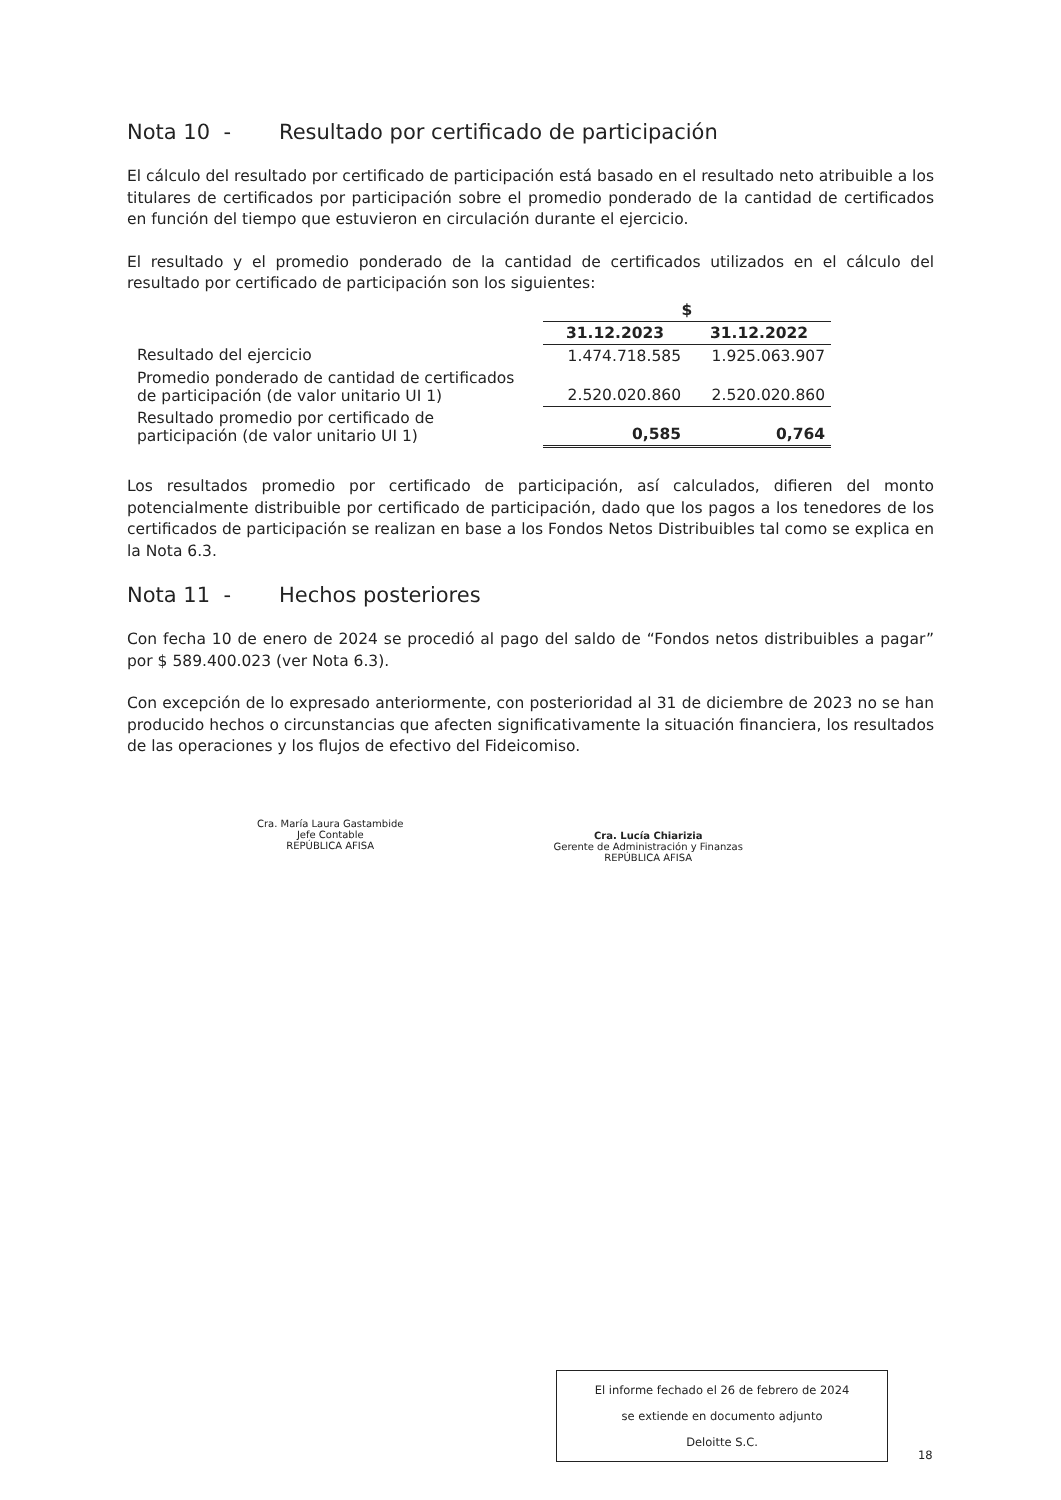Nota 10 - Resultado por certificado de participación
El cálculo del resultado por certificado de participación está basado en el resultado neto atribuible a los titulares de certificados por participación sobre el promedio ponderado de la cantidad de certificados en función del tiempo que estuvieron en circulación durante el ejercicio.
El resultado y el promedio ponderado de la cantidad de certificados utilizados en el cálculo del resultado por certificado de participación son los siguientes:
| | $ | |
| --- | --- | --- |
| | 31.12.2023 | 31.12.2022 |
| Resultado del ejercicio | 1.474.718.585 | 1.925.063.907 |
| Promedio ponderado de cantidad de certificados de participación (de valor unitario UI 1) | 2.520.020.860 | 2.520.020.860 |
| Resultado promedio por certificado de participación (de valor unitario UI 1) | 0,585 | 0,764 |
Los resultados promedio por certificado de participación, así calculados, difieren del monto potencialmente distribuible por certificado de participación, dado que los pagos a los tenedores de los certificados de participación se realizan en base a los Fondos Netos Distribuibles tal como se explica en la Nota 6.3.
Nota 11 - Hechos posteriores
Con fecha 10 de enero de 2024 se procedió al pago del saldo de “Fondos netos distribuibles a pagar” por $ 589.400.023 (ver Nota 6.3).
Con excepción de lo expresado anteriormente, con posterioridad al 31 de diciembre de 2023 no se han producido hechos o circunstancias que afecten significativamente la situación financiera, los resultados de las operaciones y los flujos de efectivo del Fideicomiso.
Cra. María Laura Gastambide
Jefe Contable
REPÚBLICA AFISA
Cra. Lucía Chiarizia
Gerente de Administración y Finanzas
REPÚBLICA AFISA
El informe fechado el 26 de febrero de 2024
se extiende en documento adjunto
Deloitte S.C.
18